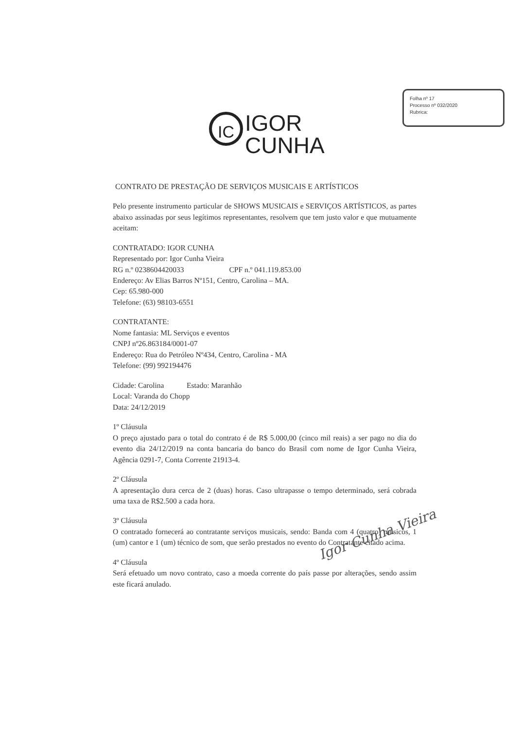Folha nº 17
Processo nº 032/2020
Rubrica:
IC IGOR
CUNHA
CONTRATO DE PRESTAÇÃO DE SERVIÇOS MUSICAIS E ARTÍSTICOS
Pelo presente instrumento particular de SHOWS MUSICAIS e SERVIÇOS ARTÍSTICOS, as partes abaixo assinadas por seus legítimos representantes, resolvem que tem justo valor e que mutuamente aceitam:
CONTRATADO: IGOR CUNHA
Representado por: Igor Cunha Vieira
RG n.º 0238604420033 CPF n.º 041.119.853.00
Endereço: Av Elias Barros Nº151, Centro, Carolina – MA.
Cep: 65.980-000
Telefone: (63) 98103-6551
CONTRATANTE:
Nome fantasia: ML Serviços e eventos
CNPJ nº26.863184/0001-07
Endereço: Rua do Petróleo Nº434, Centro, Carolina - MA
Telefone: (99) 992194476
Cidade: Carolina Estado: Maranhão
Local: Varanda do Chopp
Data: 24/12/2019
1º Cláusula
O preço ajustado para o total do contrato é de R$ 5.000,00 (cinco mil reais) a ser pago no dia do evento dia 24/12/2019 na conta bancaria do banco do Brasil com nome de Igor Cunha Vieira, Agência 0291-7, Conta Corrente 21913-4.
2º Cláusula
A apresentação dura cerca de 2 (duas) horas. Caso ultrapasse o tempo determinado, será cobrada uma taxa de R$2.500 a cada hora.
3º Cláusula
O contratado fornecerá ao contratante serviços musicais, sendo: Banda com 4 (quatro) músicos, 1 (um) cantor e 1 (um) técnico de som, que serão prestados no evento do Contratante citado acima.
4º Cláusula
Será efetuado um novo contrato, caso a moeda corrente do país passe por alterações, sendo assim este ficará anulado.
Igor Cunha Vieira